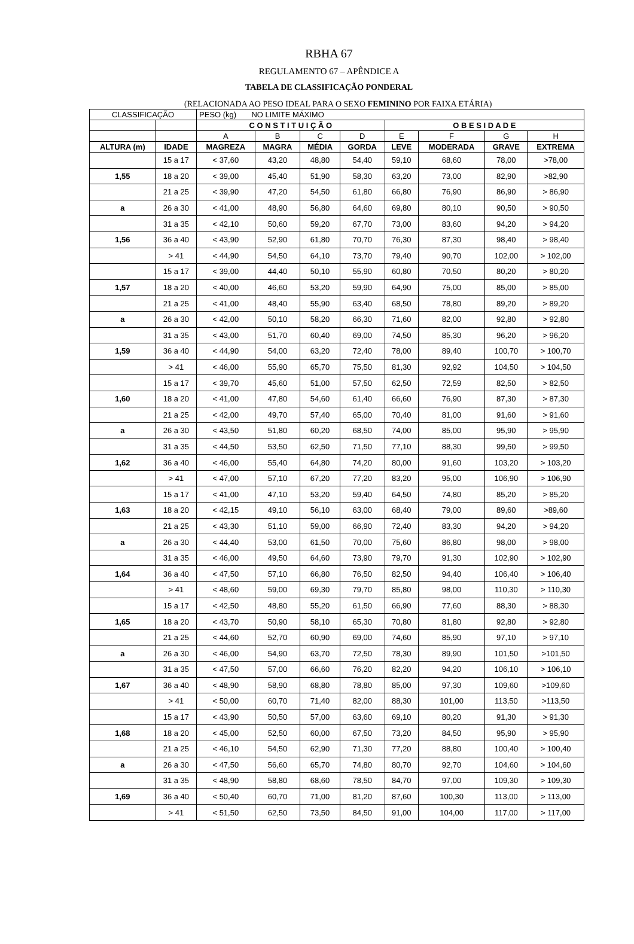RBHA 67
REGULAMENTO 67 – APÊNDICE A
TABELA DE CLASSIFICAÇÃO PONDERAL
(RELACIONADA AO PESO IDEAL PARA O SEXO FEMININO POR FAIXA ETÁRIA)
| CLASSIFICAÇÃO | | PESO (kg) NO LIMITE MÁXIMO | | | | | | | |
| | | C O N S T I T U I Ç Ã O | | | | O B E S I D A D E | | | |
| | | A | B | C | D | E | F | G | H |
| ALTURA (m) | IDADE | MAGREZA | MAGRA | MÉDIA | GORDA | LEVE | MODERADA | GRAVE | EXTREMA |
| | 15 a 17 | < 37,60 | 43,20 | 48,80 | 54,40 | 59,10 | 68,60 | 78,00 | >78,00 |
| 1,55 | 18 a 20 | < 39,00 | 45,40 | 51,90 | 58,30 | 63,20 | 73,00 | 82,90 | >82,90 |
| | 21 a 25 | < 39,90 | 47,20 | 54,50 | 61,80 | 66,80 | 76,90 | 86,90 | > 86,90 |
| a | 26 a 30 | < 41,00 | 48,90 | 56,80 | 64,60 | 69,80 | 80,10 | 90,50 | > 90,50 |
| | 31 a 35 | < 42,10 | 50,60 | 59,20 | 67,70 | 73,00 | 83,60 | 94,20 | > 94,20 |
| 1,56 | 36 a 40 | < 43,90 | 52,90 | 61,80 | 70,70 | 76,30 | 87,30 | 98,40 | > 98,40 |
| | > 41 | < 44,90 | 54,50 | 64,10 | 73,70 | 79,40 | 90,70 | 102,00 | > 102,00 |
| | 15 a 17 | < 39,00 | 44,40 | 50,10 | 55,90 | 60,80 | 70,50 | 80,20 | > 80,20 |
| 1,57 | 18 a 20 | < 40,00 | 46,60 | 53,20 | 59,90 | 64,90 | 75,00 | 85,00 | > 85,00 |
| | 21 a 25 | < 41,00 | 48,40 | 55,90 | 63,40 | 68,50 | 78,80 | 89,20 | > 89,20 |
| a | 26 a 30 | < 42,00 | 50,10 | 58,20 | 66,30 | 71,60 | 82,00 | 92,80 | > 92,80 |
| | 31 a 35 | < 43,00 | 51,70 | 60,40 | 69,00 | 74,50 | 85,30 | 96,20 | > 96,20 |
| 1,59 | 36 a 40 | < 44,90 | 54,00 | 63,20 | 72,40 | 78,00 | 89,40 | 100,70 | > 100,70 |
| | > 41 | < 46,00 | 55,90 | 65,70 | 75,50 | 81,30 | 92,92 | 104,50 | > 104,50 |
| | 15 a 17 | < 39,70 | 45,60 | 51,00 | 57,50 | 62,50 | 72,59 | 82,50 | > 82,50 |
| 1,60 | 18 a 20 | < 41,00 | 47,80 | 54,60 | 61,40 | 66,60 | 76,90 | 87,30 | > 87,30 |
| | 21 a 25 | < 42,00 | 49,70 | 57,40 | 65,00 | 70,40 | 81,00 | 91,60 | > 91,60 |
| a | 26 a 30 | < 43,50 | 51,80 | 60,20 | 68,50 | 74,00 | 85,00 | 95,90 | > 95,90 |
| | 31 a 35 | < 44,50 | 53,50 | 62,50 | 71,50 | 77,10 | 88,30 | 99,50 | > 99,50 |
| 1,62 | 36 a 40 | < 46,00 | 55,40 | 64,80 | 74,20 | 80,00 | 91,60 | 103,20 | > 103,20 |
| | > 41 | < 47,00 | 57,10 | 67,20 | 77,20 | 83,20 | 95,00 | 106,90 | > 106,90 |
| | 15 a 17 | < 41,00 | 47,10 | 53,20 | 59,40 | 64,50 | 74,80 | 85,20 | > 85,20 |
| 1,63 | 18 a 20 | < 42,15 | 49,10 | 56,10 | 63,00 | 68,40 | 79,00 | 89,60 | >89,60 |
| | 21 a 25 | < 43,30 | 51,10 | 59,00 | 66,90 | 72,40 | 83,30 | 94,20 | > 94,20 |
| a | 26 a 30 | < 44,40 | 53,00 | 61,50 | 70,00 | 75,60 | 86,80 | 98,00 | > 98,00 |
| | 31 a 35 | < 46,00 | 49,50 | 64,60 | 73,90 | 79,70 | 91,30 | 102,90 | > 102,90 |
| 1,64 | 36 a 40 | < 47,50 | 57,10 | 66,80 | 76,50 | 82,50 | 94,40 | 106,40 | > 106,40 |
| | > 41 | < 48,60 | 59,00 | 69,30 | 79,70 | 85,80 | 98,00 | 110,30 | > 110,30 |
| | 15 a 17 | < 42,50 | 48,80 | 55,20 | 61,50 | 66,90 | 77,60 | 88,30 | > 88,30 |
| 1,65 | 18 a 20 | < 43,70 | 50,90 | 58,10 | 65,30 | 70,80 | 81,80 | 92,80 | > 92,80 |
| | 21 a 25 | < 44,60 | 52,70 | 60,90 | 69,00 | 74,60 | 85,90 | 97,10 | > 97,10 |
| a | 26 a 30 | < 46,00 | 54,90 | 63,70 | 72,50 | 78,30 | 89,90 | 101,50 | >101,50 |
| | 31 a 35 | < 47,50 | 57,00 | 66,60 | 76,20 | 82,20 | 94,20 | 106,10 | > 106,10 |
| 1,67 | 36 a 40 | < 48,90 | 58,90 | 68,80 | 78,80 | 85,00 | 97,30 | 109,60 | >109,60 |
| | > 41 | < 50,00 | 60,70 | 71,40 | 82,00 | 88,30 | 101,00 | 113,50 | >113,50 |
| | 15 a 17 | < 43,90 | 50,50 | 57,00 | 63,60 | 69,10 | 80,20 | 91,30 | > 91,30 |
| 1,68 | 18 a 20 | < 45,00 | 52,50 | 60,00 | 67,50 | 73,20 | 84,50 | 95,90 | > 95,90 |
| | 21 a 25 | < 46,10 | 54,50 | 62,90 | 71,30 | 77,20 | 88,80 | 100,40 | > 100,40 |
| a | 26 a 30 | < 47,50 | 56,60 | 65,70 | 74,80 | 80,70 | 92,70 | 104,60 | > 104,60 |
| | 31 a 35 | < 48,90 | 58,80 | 68,60 | 78,50 | 84,70 | 97,00 | 109,30 | > 109,30 |
| 1,69 | 36 a 40 | < 50,40 | 60,70 | 71,00 | 81,20 | 87,60 | 100,30 | 113,00 | > 113,00 |
| | > 41 | < 51,50 | 62,50 | 73,50 | 84,50 | 91,00 | 104,00 | 117,00 | > 117,00 |